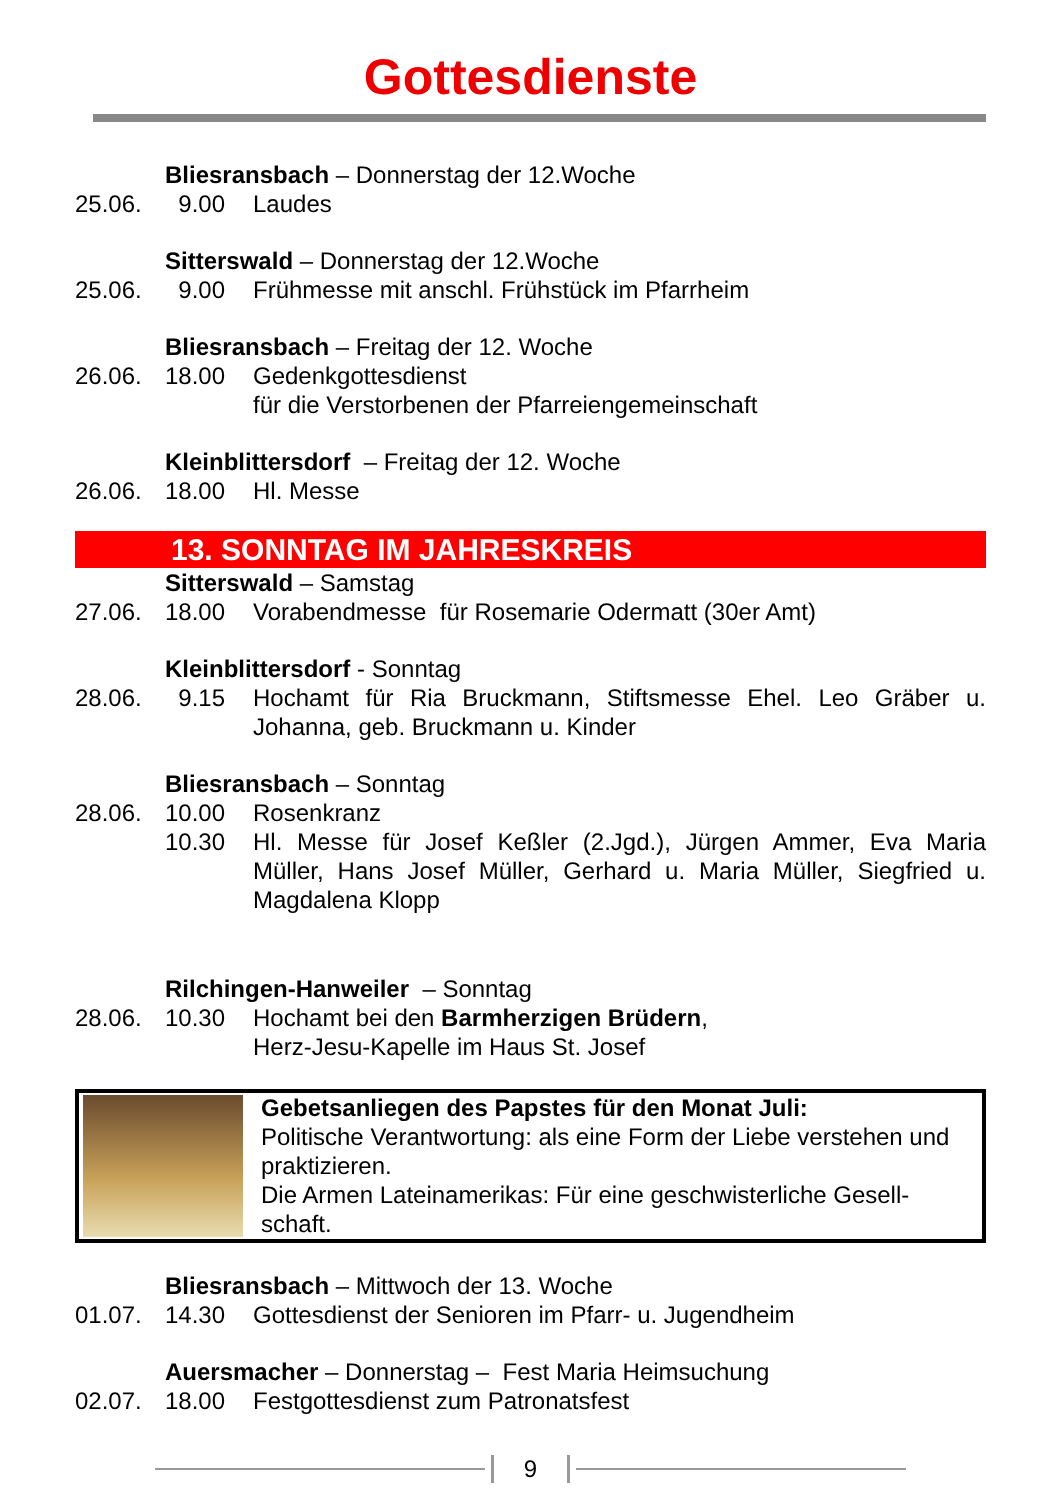Gottesdienste
Bliesransbach – Donnerstag der 12.Woche
25.06. 9.00 Laudes
Sitterswald – Donnerstag der 12.Woche
25.06. 9.00 Frühmesse mit anschl. Frühstück im Pfarrheim
Bliesransbach – Freitag der 12. Woche
26.06. 18.00 Gedenkgottesdienst
für die Verstorbenen der Pfarreiengemeinschaft
Kleinblittersdorf – Freitag der 12. Woche
26.06. 18.00 Hl. Messe
13. SONNTAG IM JAHRESKREIS
Sitterswald – Samstag
27.06. 18.00 Vorabendmesse für Rosemarie Odermatt (30er Amt)
Kleinblittersdorf - Sonntag
28.06. 9.15 Hochamt für Ria Bruckmann, Stiftsmesse Ehel. Leo Gräber u. Johanna, geb. Bruckmann u. Kinder
Bliesransbach – Sonntag
28.06. 10.00 Rosenkranz
10.30 Hl. Messe für Josef Keßler (2.Jgd.), Jürgen Ammer, Eva Maria Müller, Hans Josef Müller, Gerhard u. Maria Müller, Siegfried u. Magdalena Klopp
Rilchingen-Hanweiler – Sonntag
28.06. 10.30 Hochamt bei den Barmherzigen Brüdern,
Herz-Jesu-Kapelle im Haus St. Josef
Gebetsanliegen des Papstes für den Monat Juli:
Politische Verantwortung: als eine Form der Liebe verstehen und praktizieren.
Die Armen Lateinamerikas: Für eine geschwisterliche Gesell-schaft.
Bliesransbach – Mittwoch der 13. Woche
01.07. 14.30 Gottesdienst der Senioren im Pfarr- u. Jugendheim
Auersmacher – Donnerstag – Fest Maria Heimsuchung
02.07. 18.00 Festgottesdienst zum Patronatsfest
9